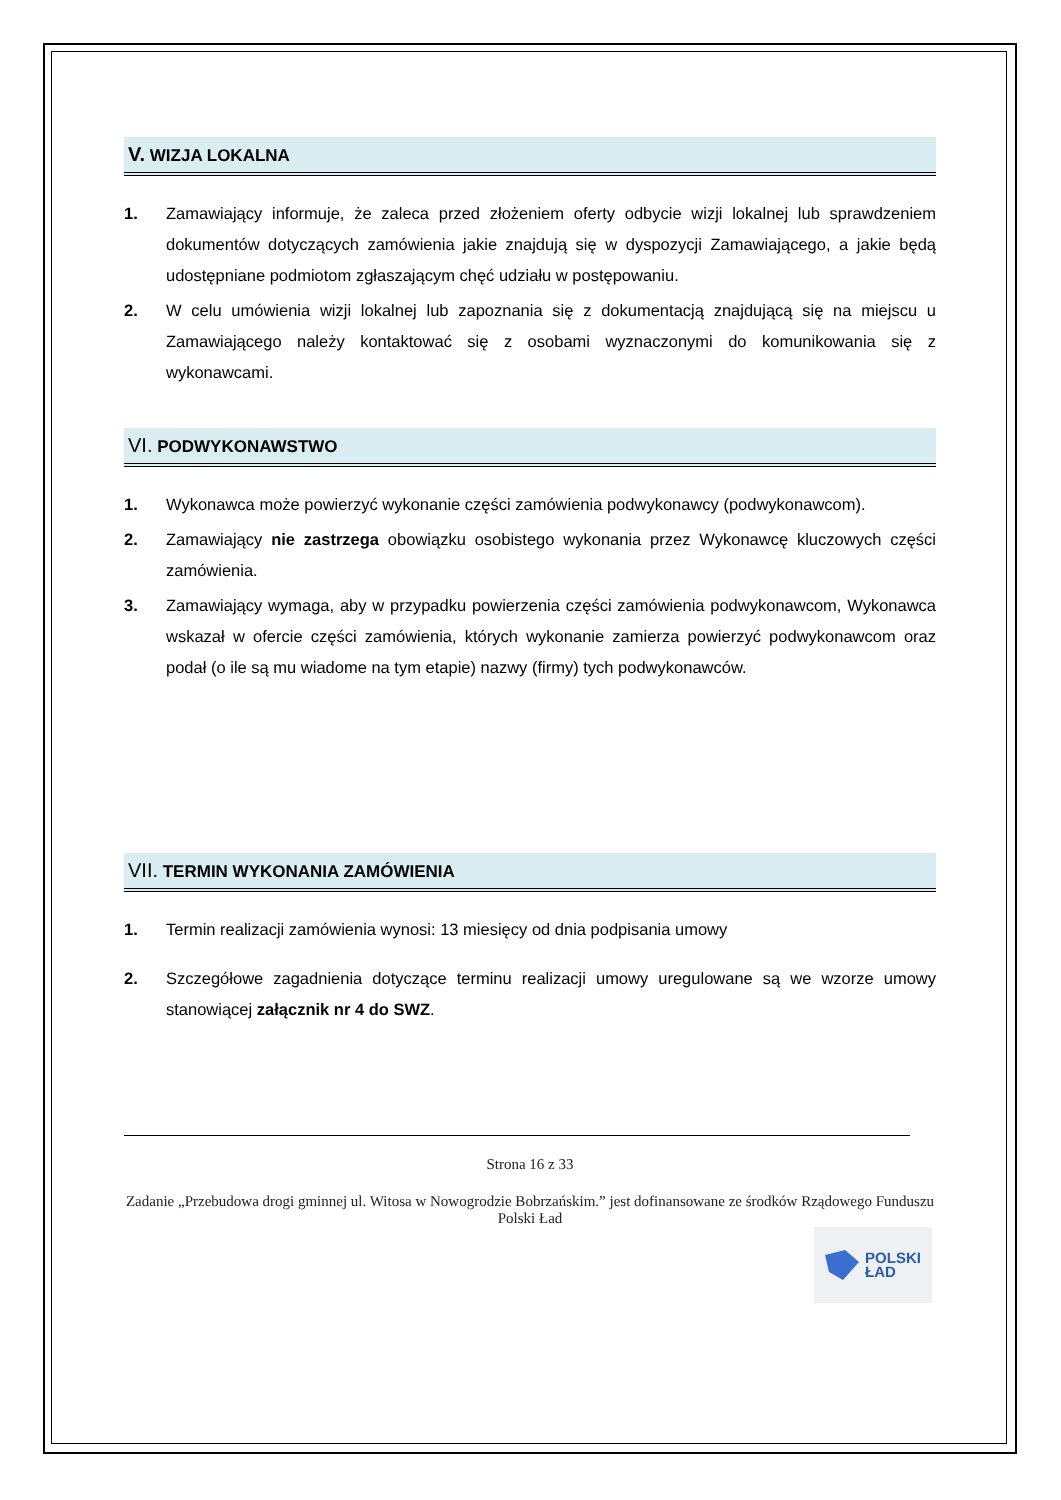V. WIZJA LOKALNA
1. Zamawiający informuje, że zaleca przed złożeniem oferty odbycie wizji lokalnej lub sprawdzeniem dokumentów dotyczących zamówienia jakie znajdują się w dyspozycji Zamawiającego, a jakie będą udostępniane podmiotom zgłaszającym chęć udziału w postępowaniu.
2. W celu umówienia wizji lokalnej lub zapoznania się z dokumentacją znajdującą się na miejscu u Zamawiającego należy kontaktować się z osobami wyznaczonymi do komunikowania się z wykonawcami.
VI. PODWYKONAWSTWO
1. Wykonawca może powierzyć wykonanie części zamówienia podwykonawcy (podwykonawcom).
2. Zamawiający nie zastrzega obowiązku osobistego wykonania przez Wykonawcę kluczowych części zamówienia.
3. Zamawiający wymaga, aby w przypadku powierzenia części zamówienia podwykonawcom, Wykonawca wskazał w ofercie części zamówienia, których wykonanie zamierza powierzyć podwykonawcom oraz podał (o ile są mu wiadome na tym etapie) nazwy (firmy) tych podwykonawców.
VII. TERMIN WYKONANIA ZAMÓWIENIA
1. Termin realizacji zamówienia wynosi: 13 miesięcy od dnia podpisania umowy
2. Szczegółowe zagadnienia dotyczące terminu realizacji umowy uregulowane są we wzorze umowy stanowiącej załącznik nr 4 do SWZ.
Strona 16 z 33
Zadanie „Przebudowa drogi gminnej ul. Witosa w Nowogrodzie Bobrzańskim.” jest dofinansowane ze środków Rządowego Funduszu Polski Ład
POLSKI
ŁAD